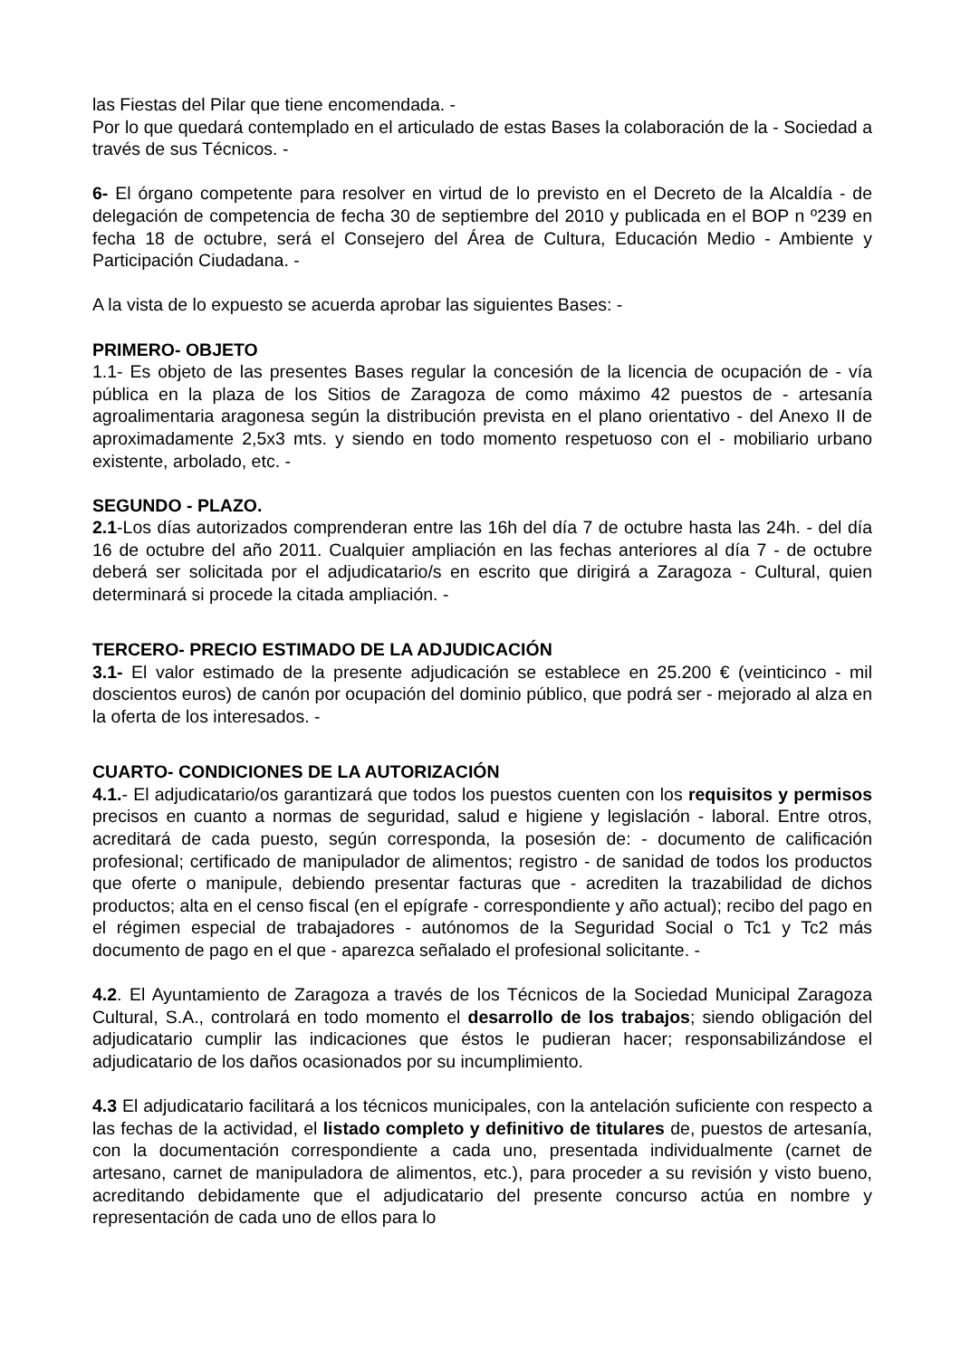las Fiestas del Pilar que tiene encomendada. -
Por lo que quedará contemplado en el articulado de estas Bases la colaboración de la - Sociedad a través de sus Técnicos. -
6- El órgano competente para resolver en virtud de lo previsto en el Decreto de la Alcaldía - de delegación de competencia de fecha 30 de septiembre del 2010 y publicada en el BOP n º239 en fecha 18 de octubre, será el Consejero del Área de Cultura, Educación Medio - Ambiente y Participación Ciudadana. -
A la vista de lo expuesto se acuerda aprobar las siguientes Bases: -
PRIMERO- OBJETO
1.1- Es objeto de las presentes Bases regular la concesión de la licencia de ocupación de - vía pública en la plaza de los Sitios de Zaragoza de como máximo 42 puestos de - artesanía agroalimentaria aragonesa según la distribución prevista en el plano orientativo - del Anexo II de aproximadamente 2,5x3 mts. y siendo en todo momento respetuoso con el - mobiliario urbano existente, arbolado, etc. -
SEGUNDO - PLAZO.
2.1-Los días autorizados comprenderan entre las 16h del día 7 de octubre hasta las 24h. - del día 16 de octubre del año 2011. Cualquier ampliación en las fechas anteriores al día 7 - de octubre deberá ser solicitada por el adjudicatario/s en escrito que dirigirá a Zaragoza - Cultural, quien determinará si procede la citada ampliación. -
TERCERO- PRECIO ESTIMADO DE LA ADJUDICACIÓN
3.1- El valor estimado de la presente adjudicación se establece en 25.200 € (veinticinco - mil doscientos euros) de canón por ocupación del dominio público, que podrá ser - mejorado al alza en la oferta de los interesados. -
CUARTO- CONDICIONES DE LA AUTORIZACIÓN
4.1.- El adjudicatario/os garantizará que todos los puestos cuenten con los requisitos y permisos precisos en cuanto a normas de seguridad, salud e higiene y legislación - laboral. Entre otros, acreditará de cada puesto, según corresponda, la posesión de: - documento de calificación profesional; certificado de manipulador de alimentos; registro - de sanidad de todos los productos que oferte o manipule, debiendo presentar facturas que - acrediten la trazabilidad de dichos productos; alta en el censo fiscal (en el epígrafe - correspondiente y año actual); recibo del pago en el régimen especial de trabajadores - autónomos de la Seguridad Social o Tc1 y Tc2 más documento de pago en el que - aparezca señalado el profesional solicitante. -
4.2. El Ayuntamiento de Zaragoza a través de los Técnicos de la Sociedad Municipal Zaragoza Cultural, S.A., controlará en todo momento el desarrollo de los trabajos; siendo obligación del adjudicatario cumplir las indicaciones que éstos le pudieran hacer; responsabilizándose el adjudicatario de los daños ocasionados por su incumplimiento.
4.3 El adjudicatario facilitará a los técnicos municipales, con la antelación suficiente con respecto a las fechas de la actividad, el listado completo y definitivo de titulares de, puestos de artesanía, con la documentación correspondiente a cada uno, presentada individualmente (carnet de artesano, carnet de manipuladora de alimentos, etc.), para proceder a su revisión y visto bueno, acreditando debidamente que el adjudicatario del presente concurso actúa en nombre y representación de cada uno de ellos para lo